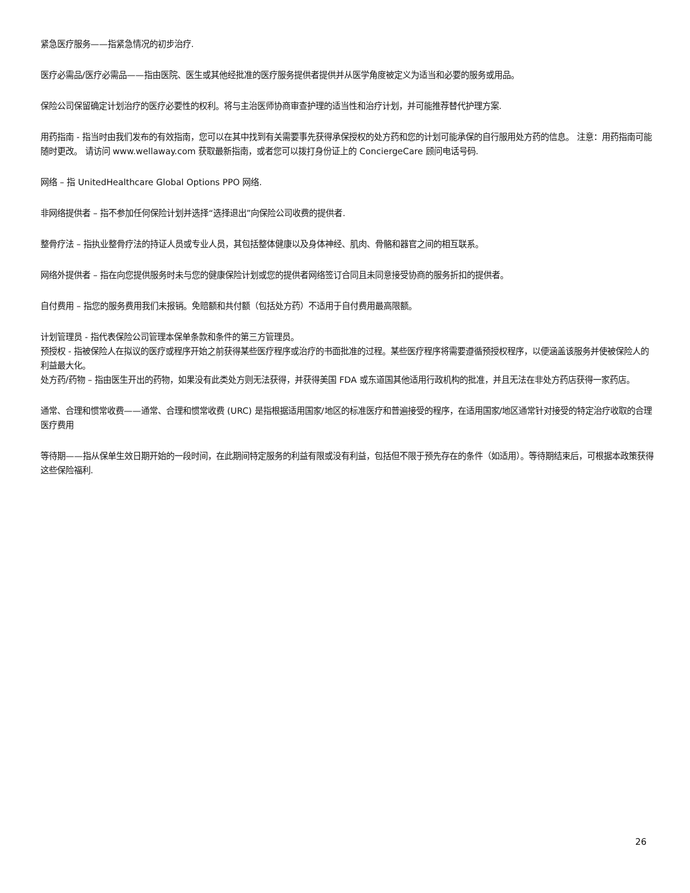紧急医疗服务——指紧急情况的初步治疗.
医疗必需品/医疗必需品——指由医院、医生或其他经批准的医疗服务提供者提供并从医学角度被定义为适当和必要的服务或用品。
保险公司保留确定计划治疗的医疗必要性的权利。将与主治医师协商审查护理的适当性和治疗计划，并可能推荐替代护理方案.
用药指南 - 指当时由我们发布的有效指南，您可以在其中找到有关需要事先获得承保授权的处方药和您的计划可能承保的自行服用处方药的信息。 注意：用药指南可能随时更改。 请访问 www.wellaway.com 获取最新指南，或者您可以拨打身份证上的 ConciergeCare 顾问电话号码.
网络 – 指 UnitedHealthcare Global Options PPO 网络.
非网络提供者 – 指不参加任何保险计划并选择“选择退出”向保险公司收费的提供者.
整骨疗法 – 指执业整骨疗法的持证人员或专业人员，其包括整体健康以及身体神经、肌肉、骨骼和器官之间的相互联系。
网络外提供者 – 指在向您提供服务时未与您的健康保险计划或您的提供者网络签订合同且未同意接受协商的服务折扣的提供者。
自付费用 – 指您的服务费用我们未报销。免赔额和共付额（包括处方药）不适用于自付费用最高限额。
计划管理员 - 指代表保险公司管理本保单条款和条件的第三方管理员。
预授权 - 指被保险人在拟议的医疗或程序开始之前获得某些医疗程序或治疗的书面批准的过程。某些医疗程序将需要遵循预授权程序，以便涵盖该服务并使被保险人的利益最大化。
处方药/药物 – 指由医生开出的药物，如果没有此类处方则无法获得，并获得美国 FDA 或东道国其他适用行政机构的批准，并且无法在非处方药店获得一家药店。
通常、合理和惯常收费——通常、合理和惯常收费 (URC) 是指根据适用国家/地区的标准医疗和普遍接受的程序，在适用国家/地区通常针对接受的特定治疗收取的合理医疗费用
等待期——指从保单生效日期开始的一段时间，在此期间特定服务的利益有限或没有利益，包括但不限于预先存在的条件（如适用）。等待期结束后，可根据本政策获得这些保险福利.
26